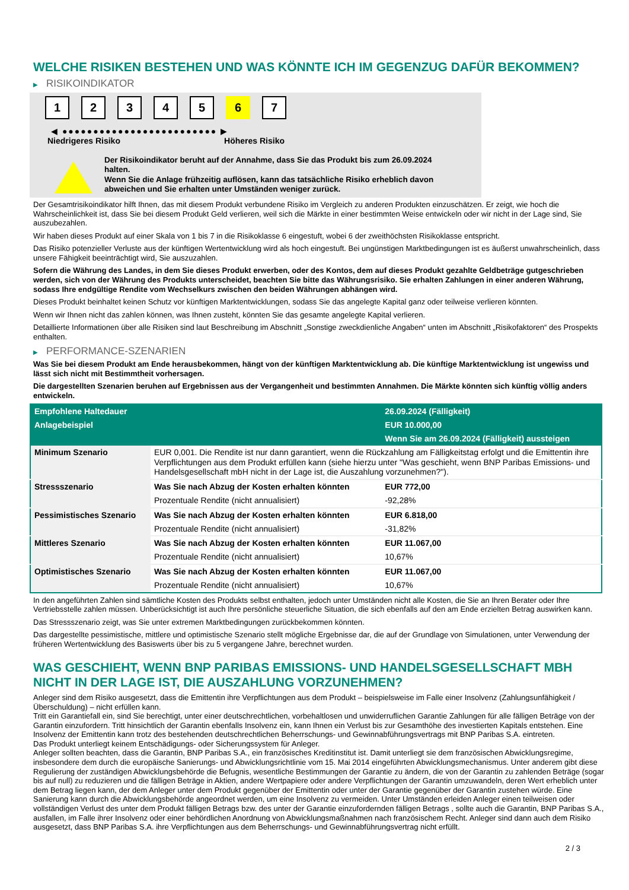WELCHE RISIKEN BESTEHEN UND WAS KÖNNTE ICH IM GEGENZUG DAFÜR BEKOMMEN?
▶ RISIKOINDIKATOR
1 2 3 4 5 6 7
◀ ●●●●●●●●●●●●●●●●●●●●●●●●● ▶
Niedrigeres Risiko Höheres Risiko
Der Risikoindikator beruht auf der Annahme, dass Sie das Produkt bis zum 26.09.2024 halten.
Wenn Sie die Anlage frühzeitig auflösen, kann das tatsächliche Risiko erheblich davon abweichen und Sie erhalten unter Umständen weniger zurück.
Der Gesamtrisikoindikator hilft Ihnen, das mit diesem Produkt verbundene Risiko im Vergleich zu anderen Produkten einzuschätzen. Er zeigt, wie hoch die Wahrscheinlichkeit ist, dass Sie bei diesem Produkt Geld verlieren, weil sich die Märkte in einer bestimmten Weise entwickeln oder wir nicht in der Lage sind, Sie auszubezahlen.
Wir haben dieses Produkt auf einer Skala von 1 bis 7 in die Risikoklasse 6 eingestuft, wobei 6 der zweithöchsten Risikoklasse entspricht.
Das Risiko potenzieller Verluste aus der künftigen Wertentwicklung wird als hoch eingestuft. Bei ungünstigen Marktbedingungen ist es äußerst unwahrscheinlich, dass unsere Fähigkeit beeinträchtigt wird, Sie auszuzahlen.
Sofern die Währung des Landes, in dem Sie dieses Produkt erwerben, oder des Kontos, dem auf dieses Produkt gezahlte Geldbeträge gutgeschrieben werden, sich von der Währung des Produkts unterscheidet, beachten Sie bitte das Währungsrisiko. Sie erhalten Zahlungen in einer anderen Währung, sodass Ihre endgültige Rendite vom Wechselkurs zwischen den beiden Währungen abhängen wird.
Dieses Produkt beinhaltet keinen Schutz vor künftigen Marktentwicklungen, sodass Sie das angelegte Kapital ganz oder teilweise verlieren könnten.
Wenn wir Ihnen nicht das zahlen können, was Ihnen zusteht, könnten Sie das gesamte angelegte Kapital verlieren.
Detaillierte Informationen über alle Risiken sind laut Beschreibung im Abschnitt „Sonstige zweckdienliche Angaben“ unten im Abschnitt „Risikofaktoren“ des Prospekts enthalten.
▶ PERFORMANCE-SZENARIEN
Was Sie bei diesem Produkt am Ende herausbekommen, hängt von der künftigen Marktentwicklung ab. Die künftige Marktentwicklung ist ungewiss und lässt sich nicht mit Bestimmtheit vorhersagen.
Die dargestellten Szenarien beruhen auf Ergebnissen aus der Vergangenheit und bestimmten Annahmen. Die Märkte könnten sich künftig völlig anders entwickeln.
| Empfohlene Haltedauer | | 26.09.2024 (Fälligkeit) |
| --- | --- | --- |
| Anlagebeispiel | | EUR 10.000,00 |
| | | Wenn Sie am 26.09.2024 (Fälligkeit) aussteigen |
| Minimum Szenario | EUR 0,001. Die Rendite ist nur dann garantiert, wenn die Rückzahlung am Fälligkeitstag erfolgt und die Emittentin ihre Verpflichtungen aus dem Produkt erfüllen kann (siehe hierzu unter "Was geschieht, wenn BNP Paribas Emissions- und Handelsgesellschaft mbH nicht in der Lage ist, die Auszahlung vorzunehmen?"). | |
| Stressszenario | Was Sie nach Abzug der Kosten erhalten könnten | EUR 772,00 |
| | Prozentuale Rendite (nicht annualisiert) | -92,28% |
| Pessimistisches Szenario | Was Sie nach Abzug der Kosten erhalten könnten | EUR 6.818,00 |
| | Prozentuale Rendite (nicht annualisiert) | -31,82% |
| Mittleres Szenario | Was Sie nach Abzug der Kosten erhalten könnten | EUR 11.067,00 |
| | Prozentuale Rendite (nicht annualisiert) | 10,67% |
| Optimistisches Szenario | Was Sie nach Abzug der Kosten erhalten könnten | EUR 11.067,00 |
| | Prozentuale Rendite (nicht annualisiert) | 10,67% |
In den angeführten Zahlen sind sämtliche Kosten des Produkts selbst enthalten, jedoch unter Umständen nicht alle Kosten, die Sie an Ihren Berater oder Ihre Vertriebsstelle zahlen müssen. Unberücksichtigt ist auch Ihre persönliche steuerliche Situation, die sich ebenfalls auf den am Ende erzielten Betrag auswirken kann.
Das Stressszenario zeigt, was Sie unter extremen Marktbedingungen zurückbekommen könnten.
Das dargestellte pessimistische, mittlere und optimistische Szenario stellt mögliche Ergebnisse dar, die auf der Grundlage von Simulationen, unter Verwendung der früheren Wertentwicklung des Basiswerts über bis zu 5 vergangene Jahre, berechnet wurden.
WAS GESCHIEHT, WENN BNP PARIBAS EMISSIONS- UND HANDELSGESELLSCHAFT MBH NICHT IN DER LAGE IST, DIE AUSZAHLUNG VORZUNEHMEN?
Anleger sind dem Risiko ausgesetzt, dass die Emittentin ihre Verpflichtungen aus dem Produkt – beispielsweise im Falle einer Insolvenz (Zahlungsunfähigkeit / Überschuldung) – nicht erfüllen kann.
Tritt ein Garantiefall ein, sind Sie berechtigt, unter einer deutschrechtlichen, vorbehaltlosen und unwiderruflichen Garantie Zahlungen für alle fälligen Beträge von der Garantin einzufordern. Tritt hinsichtlich der Garantin ebenfalls Insolvenz ein, kann Ihnen ein Verlust bis zur Gesamthöhe des investierten Kapitals entstehen. Eine Insolvenz der Emittentin kann trotz des bestehenden deutschrechtlichen Beherrschungs- und Gewinnabführungsvertrags mit BNP Paribas S.A. eintreten.
Das Produkt unterliegt keinem Entschädigungs- oder Sicherungssystem für Anleger.
Anleger sollten beachten, dass die Garantin, BNP Paribas S.A., ein französisches Kreditinstitut ist. Damit unterliegt sie dem französischen Abwicklungsregime, insbesondere dem durch die europäische Sanierungs- und Abwicklungsrichtlinie vom 15. Mai 2014 eingeführten Abwicklungsmechanismus. Unter anderem gibt diese Regulierung der zuständigen Abwicklungsbehörde die Befugnis, wesentliche Bestimmungen der Garantie zu ändern, die von der Garantin zu zahlenden Beträge (sogar bis auf null) zu reduzieren und die fälligen Beträge in Aktien, andere Wertpapiere oder andere Verpflichtungen der Garantin umzuwandeln, deren Wert erheblich unter dem Betrag liegen kann, der dem Anleger unter dem Produkt gegenüber der Emittentin oder unter der Garantie gegenüber der Garantin zustehen würde. Eine Sanierung kann durch die Abwicklungsbehörde angeordnet werden, um eine Insolvenz zu vermeiden. Unter Umständen erleiden Anleger einen teilweisen oder vollständigen Verlust des unter dem Produkt fälligen Betrags bzw. des unter der Garantie einzufordernden fälligen Betrags , sollte auch die Garantin, BNP Paribas S.A., ausfallen, im Falle ihrer Insolvenz oder einer behördlichen Anordnung von Abwicklungsmaßnahmen nach französischem Recht. Anleger sind dann auch dem Risiko ausgesetzt, dass BNP Paribas S.A. ihre Verpflichtungen aus dem Beherrschungs- und Gewinnabführungsvertrag nicht erfüllt.
2 / 3